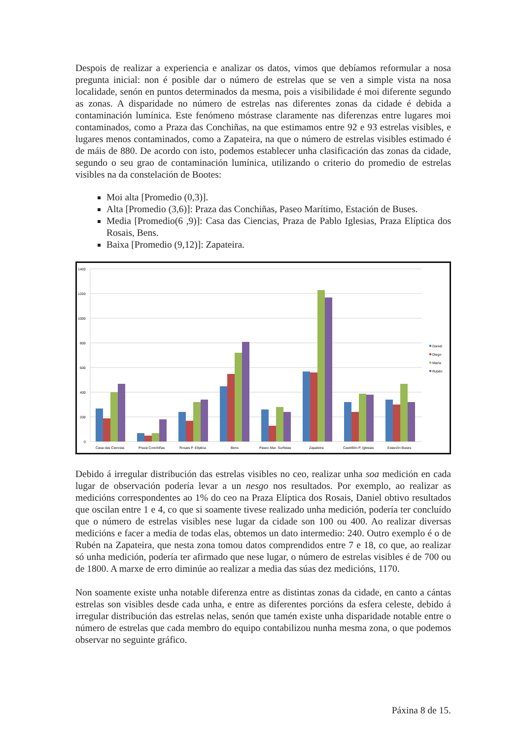Despois de realizar a experiencia e analizar os datos, vimos que debíamos reformular a nosa pregunta inicial: non é posible dar o número de estrelas que se ven a simple vista na nosa localidade, senón en puntos determinados da mesma, pois a visibilidade é moi diferente segundo as zonas. A disparidade no número de estrelas nas diferentes zonas da cidade é debida a contaminación lumínica. Este fenómeno móstrase claramente nas diferenzas entre lugares moi contaminados, como a Praza das Conchiñas, na que estimamos entre 92 e 93 estrelas visibles, e lugares menos contaminados, como a Zapateira, na que o número de estrelas visibles estimado é de máis de 880. De acordo con isto, podemos establecer unha clasificación das zonas da cidade, segundo o seu grao de contaminación lumínica, utilizando o criterio do promedio de estrelas visibles na da constelación de Bootes:
Moi alta [Promedio (0,3)].
Alta [Promedio (3,6)]: Praza das Conchiñas, Paseo Marítimo, Estación de Buses.
Media [Promedio(6 ,9)]: Casa das Ciencias, Praza de Pablo Iglesias, Praza Elíptica dos Rosais, Bens.
Baixa [Promedio (9,12)]: Zapateira.
1400
1200
1000
800
600
400
200
0
Casa das Ciencias
Praza Conchiñas
Rosais P. Elíptica
Bens
Paseo Mar. Surfistas
Zapateira
Castrillón P. Iglesias
Estación Buses
Daniel
Diego
María
Rubén
Debido á irregular distribución das estrelas visibles no ceo, realizar unha soa medición en cada lugar de observación podería levar a un nesgo nos resultados. Por exemplo, ao realizar as medicións correspondentes ao 1% do ceo na Praza Elíptica dos Rosais, Daniel obtivo resultados que oscilan entre 1 e 4, co que si soamente tivese realizado unha medición, podería ter concluído que o número de estrelas visibles nese lugar da cidade son 100 ou 400. Ao realizar diversas medicións e facer a media de todas elas, obtemos un dato intermedio: 240. Outro exemplo é o de Rubén na Zapateira, que nesta zona tomou datos comprendidos entre 7 e 18, co que, ao realizar só unha medición, podería ter afirmado que nese lugar, o número de estrelas visibles é de 700 ou de 1800. A marxe de erro diminúe ao realizar a media das súas dez medicións, 1170.
Non soamente existe unha notable diferenza entre as distintas zonas da cidade, en canto a cántas estrelas son visibles desde cada unha, e entre as diferentes porcións da esfera celeste, debido á irregular distribución das estrelas nelas, senón que tamén existe unha disparidade notable entre o número de estrelas que cada membro do equipo contabilizou nunha mesma zona, o que podemos observar no seguinte gráfico.
Páxina 8 de 15.